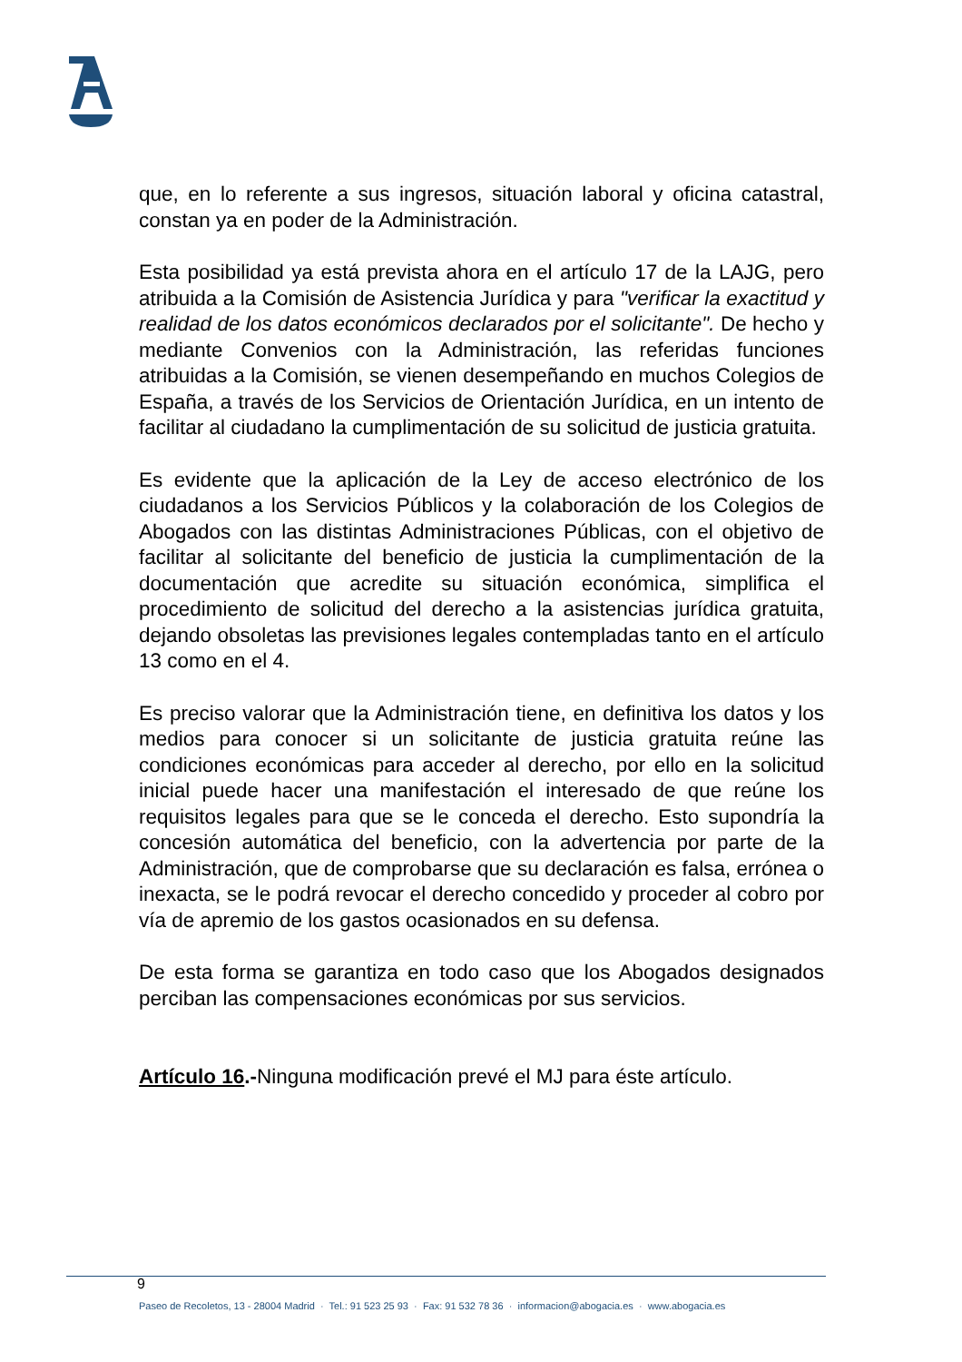que, en lo referente a sus ingresos, situación laboral y oficina catastral, constan ya en poder de la Administración.
Esta posibilidad ya está prevista ahora en el artículo 17 de la LAJG, pero atribuida a la Comisión de Asistencia Jurídica y para "verificar la exactitud y realidad de los datos económicos declarados por el solicitante". De hecho y mediante Convenios con la Administración, las referidas funciones atribuidas a la Comisión, se vienen desempeñando en muchos Colegios de España, a través de los Servicios de Orientación Jurídica, en un intento de facilitar al ciudadano la cumplimentación de su solicitud de justicia gratuita.
Es evidente que la aplicación de la Ley de acceso electrónico de los ciudadanos a los Servicios Públicos y la colaboración de los Colegios de Abogados con las distintas Administraciones Públicas, con el objetivo de facilitar al solicitante del beneficio de justicia la cumplimentación de la documentación que acredite su situación económica, simplifica el procedimiento de solicitud del derecho a la asistencias jurídica gratuita, dejando obsoletas las previsiones legales contempladas tanto en el artículo 13 como en el 4.
Es preciso valorar que la Administración tiene, en definitiva los datos y los medios para conocer si un solicitante de justicia gratuita reúne las condiciones económicas para acceder al derecho, por ello en la solicitud inicial puede hacer una manifestación el interesado de que reúne los requisitos legales para que se le conceda el derecho. Esto supondría la concesión automática del beneficio, con la advertencia por parte de la Administración, que de comprobarse que su declaración es falsa, errónea o inexacta, se le podrá revocar el derecho concedido y proceder al cobro por vía de apremio de los gastos ocasionados en su defensa.
De esta forma se garantiza en todo caso que los Abogados designados perciban las compensaciones económicas por sus servicios.
Artículo 16.-Ninguna modificación prevé el MJ para éste artículo.
9
Paseo de Recoletos, 13 - 28004 Madrid · Tel.: 91 523 25 93 · Fax: 91 532 78 36 · informacion@abogacia.es · www.abogacia.es